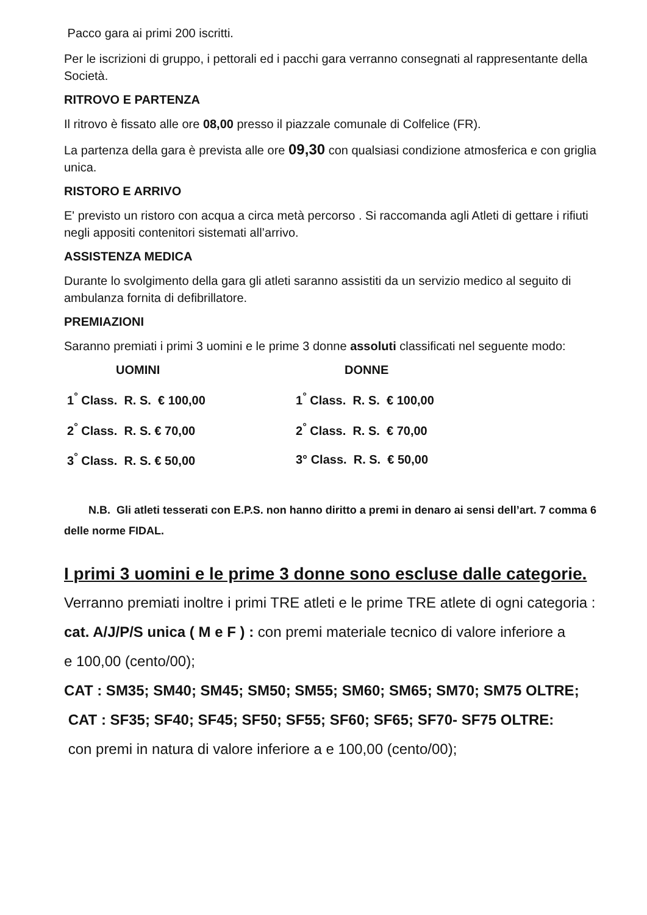Pacco gara ai primi 200 iscritti.
Per le iscrizioni di gruppo, i pettorali ed i pacchi gara verranno consegnati al rappresentante della Società.
RITROVO E PARTENZA
Il ritrovo è fissato alle ore 08,00 presso il piazzale comunale di Colfelice (FR).
La partenza della gara è prevista alle ore 09,30 con qualsiasi condizione atmosferica e con griglia unica.
RISTORO E ARRIVO
E' previsto un ristoro con acqua a circa metà percorso . Si raccomanda agli Atleti di gettare i rifiuti negli appositi contenitori sistemati all’arrivo.
ASSISTENZA MEDICA
Durante lo svolgimento della gara gli atleti saranno assistiti da un servizio medico al seguito di ambulanza fornita di defibrillatore.
PREMIAZIONI
Saranno premiati i primi 3 uomini e le prime 3 donne assoluti classificati nel seguente modo:
| UOMINI | DONNE |
| --- | --- |
| 1<sup>°</sup> Class. R. S. € 100,00 | 1<sup>°</sup> Class. R. S. € 100,00 |
| 2<sup>°</sup> Class. R. S. € 70,00 | 2<sup>°</sup> Class. R. S. € 70,00 |
| 3<sup>°</sup> Class. R. S. € 50,00 | 3° Class. R. S. € 50,00 |
N.B. Gli atleti tesserati con E.P.S. non hanno diritto a premi in denaro ai sensi dell’art. 7 comma 6 delle norme FIDAL.
I primi 3 uomini e le prime 3 donne sono escluse dalle categorie.
Verranno premiati inoltre i primi TRE atleti e le prime TRE atlete di ogni categoria :
cat. A/J/P/S unica ( M e F ) : con premi materiale tecnico di valore inferiore a
e 100,00 (cento/00);
CAT : SM35; SM40; SM45; SM50; SM55; SM60; SM65; SM70; SM75 OLTRE;
CAT : SF35; SF40; SF45; SF50; SF55; SF60; SF65; SF70- SF75 OLTRE:
con premi in natura di valore inferiore a e 100,00 (cento/00);